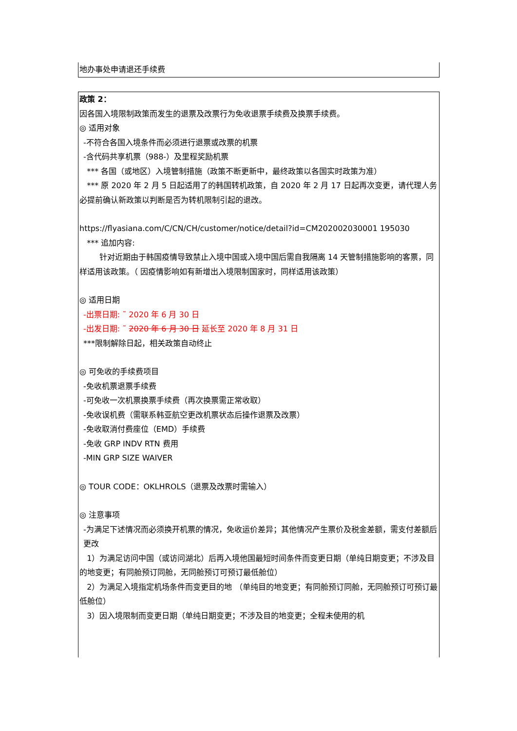地办事处申请退还手续费
政策 2：
因各国入境限制政策而发生的退票及改票行为免收退票手续费及换票手续费。
◎ 适用对象
-不符合各国入境条件而必须进行退票或改票的机票
-含代码共享机票（988-）及里程奖励机票
*** 各国（或地区）入境管制措施（政策不断更新中，最终政策以各国实时政策为准）
*** 原 2020 年 2 月 5 日起适用了的韩国转机政策，自 2020 年 2 月 17 日起再次变更，请代理人务必提前确认新政策以判断是否为转机限制引起的退改。
https://flyasiana.com/C/CN/CH/customer/notice/detail?id=CM202002030001 195030
*** 追加内容:
针对近期由于韩国疫情导致禁止入境中国或入境中国后需自我隔离 14 天管制措施影响的客票，同样适用该政策。（ 因疫情影响如有新增出入境限制国家时，同样适用该政策）
◎ 适用日期
-出票日期: ˜ 2020 年 6 月 30 日
-出发日期: ˜ 2020 年 6 月 30 日 延长至 2020 年 8 月 31 日
***限制解除日起，相关政策自动终止
◎ 可免收的手续费项目
-免收机票退票手续费
-可免收一次机票换票手续费（再次换票需正常收取）
-免收误机费（需联系韩亚航空更改机票状态后操作退票及改票）
-免收取消付费座位（EMD）手续费
-免收 GRP INDV RTN 费用
-MIN GRP SIZE WAIVER
◎ TOUR CODE：OKLHROLS（退票及改票时需输入）
◎ 注意事项
-为满足下述情况而必须换开机票的情况，免收运价差异；其他情况产生票价及税金差额，需支付差额后更改
1）为满足访问中国（或访问湖北）后再入境他国最短时间条件而变更日期（单纯日期变更；不涉及目的地变更；有同舱预订同舱，无同舱预订可预订最低舱位）
2）为满足入境指定机场条件而变更目的地 （单纯目的地变更；有同舱预订同舱，无同舱预订可预订最低舱位）
3）因入境限制而变更日期（单纯日期变更；不涉及目的地变更；全程未使用的机